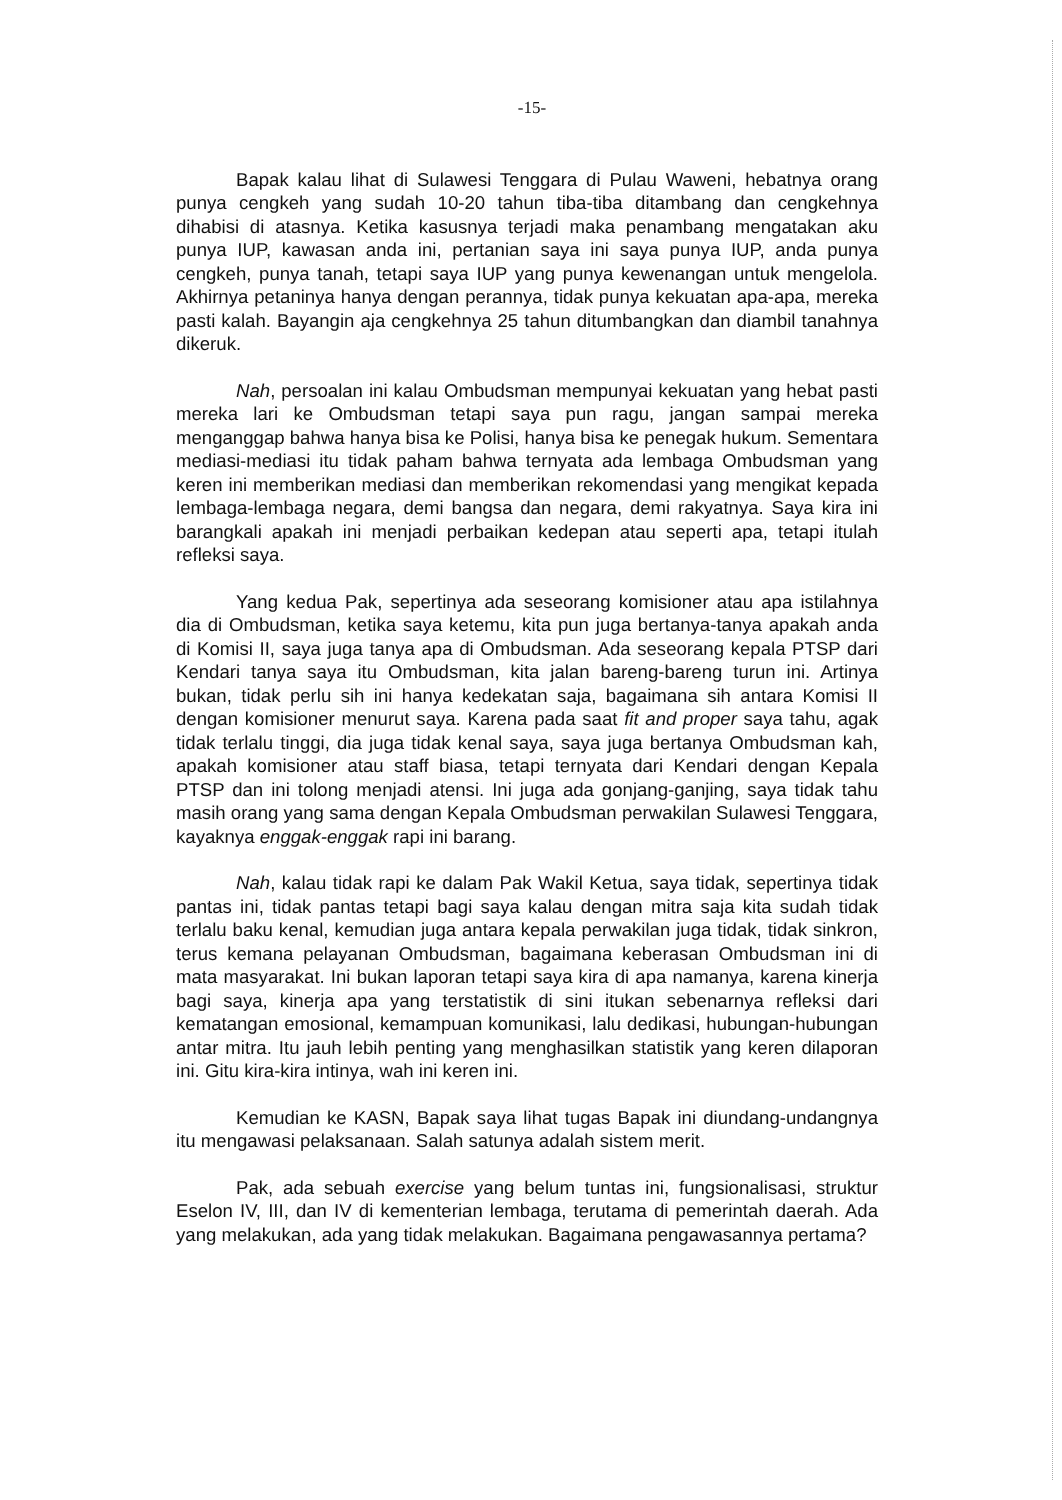-15-
Bapak kalau lihat di Sulawesi Tenggara di Pulau Waweni, hebatnya orang punya cengkeh yang sudah 10-20 tahun tiba-tiba ditambang dan cengkehnya dihabisi di atasnya. Ketika kasusnya terjadi maka penambang mengatakan aku punya IUP, kawasan anda ini, pertanian saya ini saya punya IUP, anda punya cengkeh, punya tanah, tetapi saya IUP yang punya kewenangan untuk mengelola. Akhirnya petaninya hanya dengan perannya, tidak punya kekuatan apa-apa, mereka pasti kalah. Bayangin aja cengkehnya 25 tahun ditumbangkan dan diambil tanahnya dikeruk.
Nah, persoalan ini kalau Ombudsman mempunyai kekuatan yang hebat pasti mereka lari ke Ombudsman tetapi saya pun ragu, jangan sampai mereka menganggap bahwa hanya bisa ke Polisi, hanya bisa ke penegak hukum. Sementara mediasi-mediasi itu tidak paham bahwa ternyata ada lembaga Ombudsman yang keren ini memberikan mediasi dan memberikan rekomendasi yang mengikat kepada lembaga-lembaga negara, demi bangsa dan negara, demi rakyatnya. Saya kira ini barangkali apakah ini menjadi perbaikan kedepan atau seperti apa, tetapi itulah refleksi saya.
Yang kedua Pak, sepertinya ada seseorang komisioner atau apa istilahnya dia di Ombudsman, ketika saya ketemu, kita pun juga bertanya-tanya apakah anda di Komisi II, saya juga tanya apa di Ombudsman. Ada seseorang kepala PTSP dari Kendari tanya saya itu Ombudsman, kita jalan bareng-bareng turun ini. Artinya bukan, tidak perlu sih ini hanya kedekatan saja, bagaimana sih antara Komisi II dengan komisioner menurut saya. Karena pada saat fit and proper saya tahu, agak tidak terlalu tinggi, dia juga tidak kenal saya, saya juga bertanya Ombudsman kah, apakah komisioner atau staff biasa, tetapi ternyata dari Kendari dengan Kepala PTSP dan ini tolong menjadi atensi. Ini juga ada gonjang-ganjing, saya tidak tahu masih orang yang sama dengan Kepala Ombudsman perwakilan Sulawesi Tenggara, kayaknya enggak-enggak rapi ini barang.
Nah, kalau tidak rapi ke dalam Pak Wakil Ketua, saya tidak, sepertinya tidak pantas ini, tidak pantas tetapi bagi saya kalau dengan mitra saja kita sudah tidak terlalu baku kenal, kemudian juga antara kepala perwakilan juga tidak, tidak sinkron, terus kemana pelayanan Ombudsman, bagaimana keberasan Ombudsman ini di mata masyarakat. Ini bukan laporan tetapi saya kira di apa namanya, karena kinerja bagi saya, kinerja apa yang terstatistik di sini itukan sebenarnya refleksi dari kematangan emosional, kemampuan komunikasi, lalu dedikasi, hubungan-hubungan antar mitra. Itu jauh lebih penting yang menghasilkan statistik yang keren dilaporan ini. Gitu kira-kira intinya, wah ini keren ini.
Kemudian ke KASN, Bapak saya lihat tugas Bapak ini diundang-undangnya itu mengawasi pelaksanaan. Salah satunya adalah sistem merit.
Pak, ada sebuah exercise yang belum tuntas ini, fungsionalisasi, struktur Eselon IV, III, dan IV di kementerian lembaga, terutama di pemerintah daerah. Ada yang melakukan, ada yang tidak melakukan. Bagaimana pengawasannya pertama?